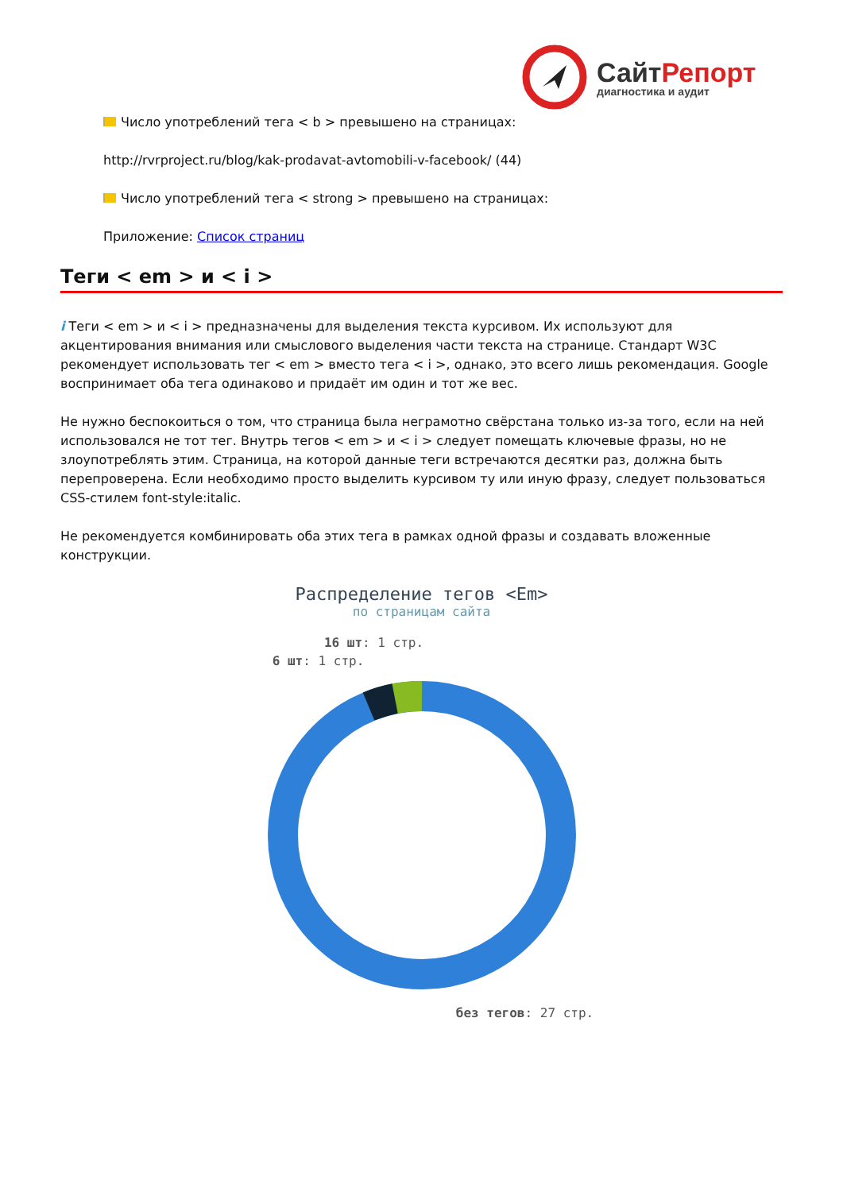СайтРепорт
диагностика и аудит
Число употреблений тега < b > превышено на страницах:
http://rvrproject.ru/blog/kak-prodavat-avtomobili-v-facebook/ (44)
Число употреблений тега < strong > превышено на страницах:
Приложение: Список страниц
Теги < em > и < i >
i Теги < em > и < i > предназначены для выделения текста курсивом. Их используют для акцентирования внимания или смыслового выделения части текста на странице. Стандарт W3C рекомендует использовать тег < em > вместо тега < i >, однако, это всего лишь рекомендация. Google воспринимает оба тега одинаково и придаёт им один и тот же вес.
Не нужно беспокоиться о том, что страница была неграмотно свёрстана только из-за того, если на ней использовался не тот тег. Внутрь тегов < em > и < i > следует помещать ключевые фразы, но не злоупотреблять этим. Страница, на которой данные теги встречаются десятки раз, должна быть перепроверена. Если необходимо просто выделить курсивом ту или иную фразу, следует пользоваться CSS-стилем font-style:italic.
Не рекомендуется комбинировать оба этих тега в рамках одной фразы и создавать вложенные конструкции.
Распределение тегов <Em>
по страницам сайта
16 шт: 1 стр.
6 шт: 1 стр.
без тегов: 27 стр.